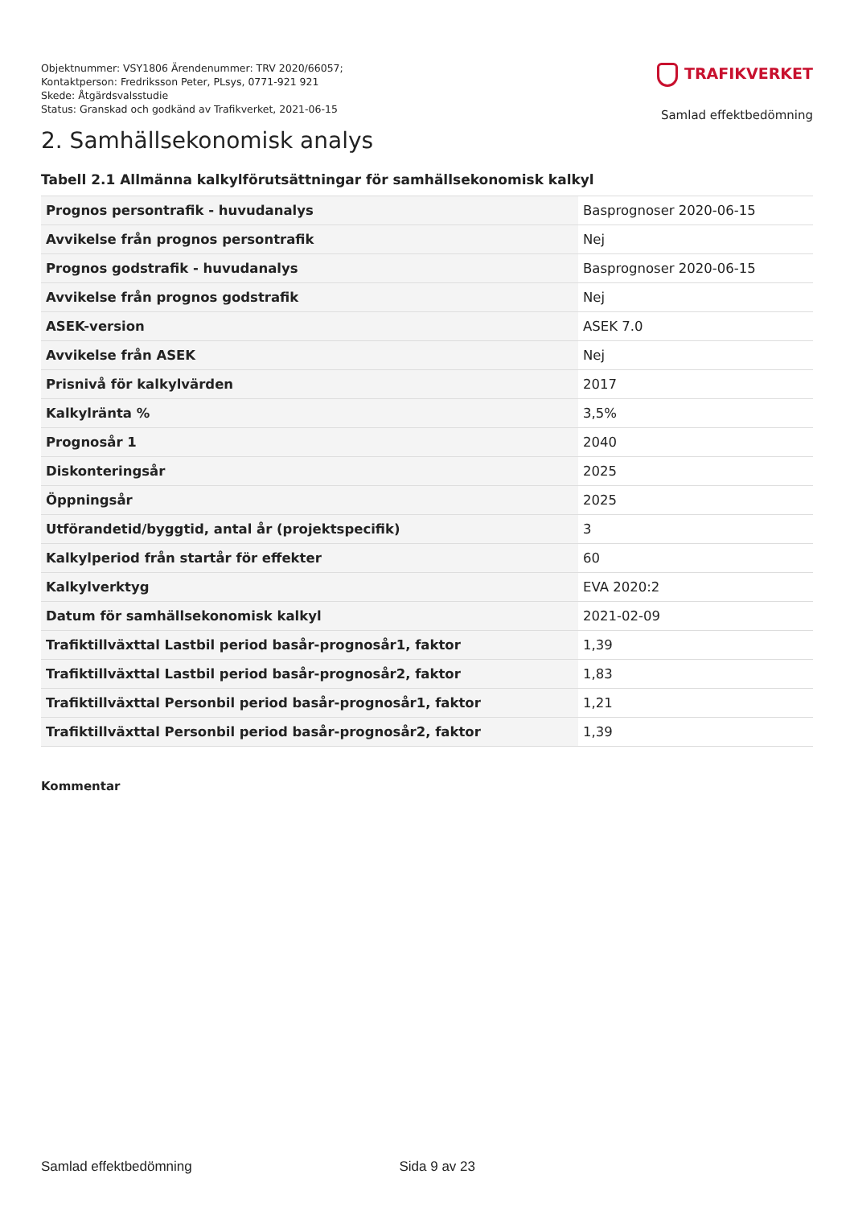Objektnummer: VSY1806 Ärendenummer: TRV 2020/66057;
Kontaktperson: Fredriksson Peter, PLsys, 0771-921 921
Skede: Åtgärdsvalsstudie
Status: Granskad och godkänd av Trafikverket, 2021-06-15
TRAFIKVERKET
Samlad effektbedömning
2. Samhällsekonomisk analys
Tabell 2.1 Allmänna kalkylförutsättningar för samhällsekonomisk kalkyl
| Prognos persontrafik - huvudanalys | Basprognoser 2020-06-15 |
| Avvikelse från prognos persontrafik | Nej |
| Prognos godstrafik - huvudanalys | Basprognoser 2020-06-15 |
| Avvikelse från prognos godstrafik | Nej |
| ASEK-version | ASEK 7.0 |
| Avvikelse från ASEK | Nej |
| Prisnivå för kalkylvärden | 2017 |
| Kalkylränta % | 3,5% |
| Prognosår 1 | 2040 |
| Diskonteringsår | 2025 |
| Öppningsår | 2025 |
| Utförandetid/byggtid, antal år (projektspecifik) | 3 |
| Kalkylperiod från startår för effekter | 60 |
| Kalkylverktyg | EVA 2020:2 |
| Datum för samhällsekonomisk kalkyl | 2021-02-09 |
| Trafiktillväxttal Lastbil period basår-prognosår1, faktor | 1,39 |
| Trafiktillväxttal Lastbil period basår-prognosår2, faktor | 1,83 |
| Trafiktillväxttal Personbil period basår-prognosår1, faktor | 1,21 |
| Trafiktillväxttal Personbil period basår-prognosår2, faktor | 1,39 |
Kommentar
Samlad effektbedömning Sida 9 av 23